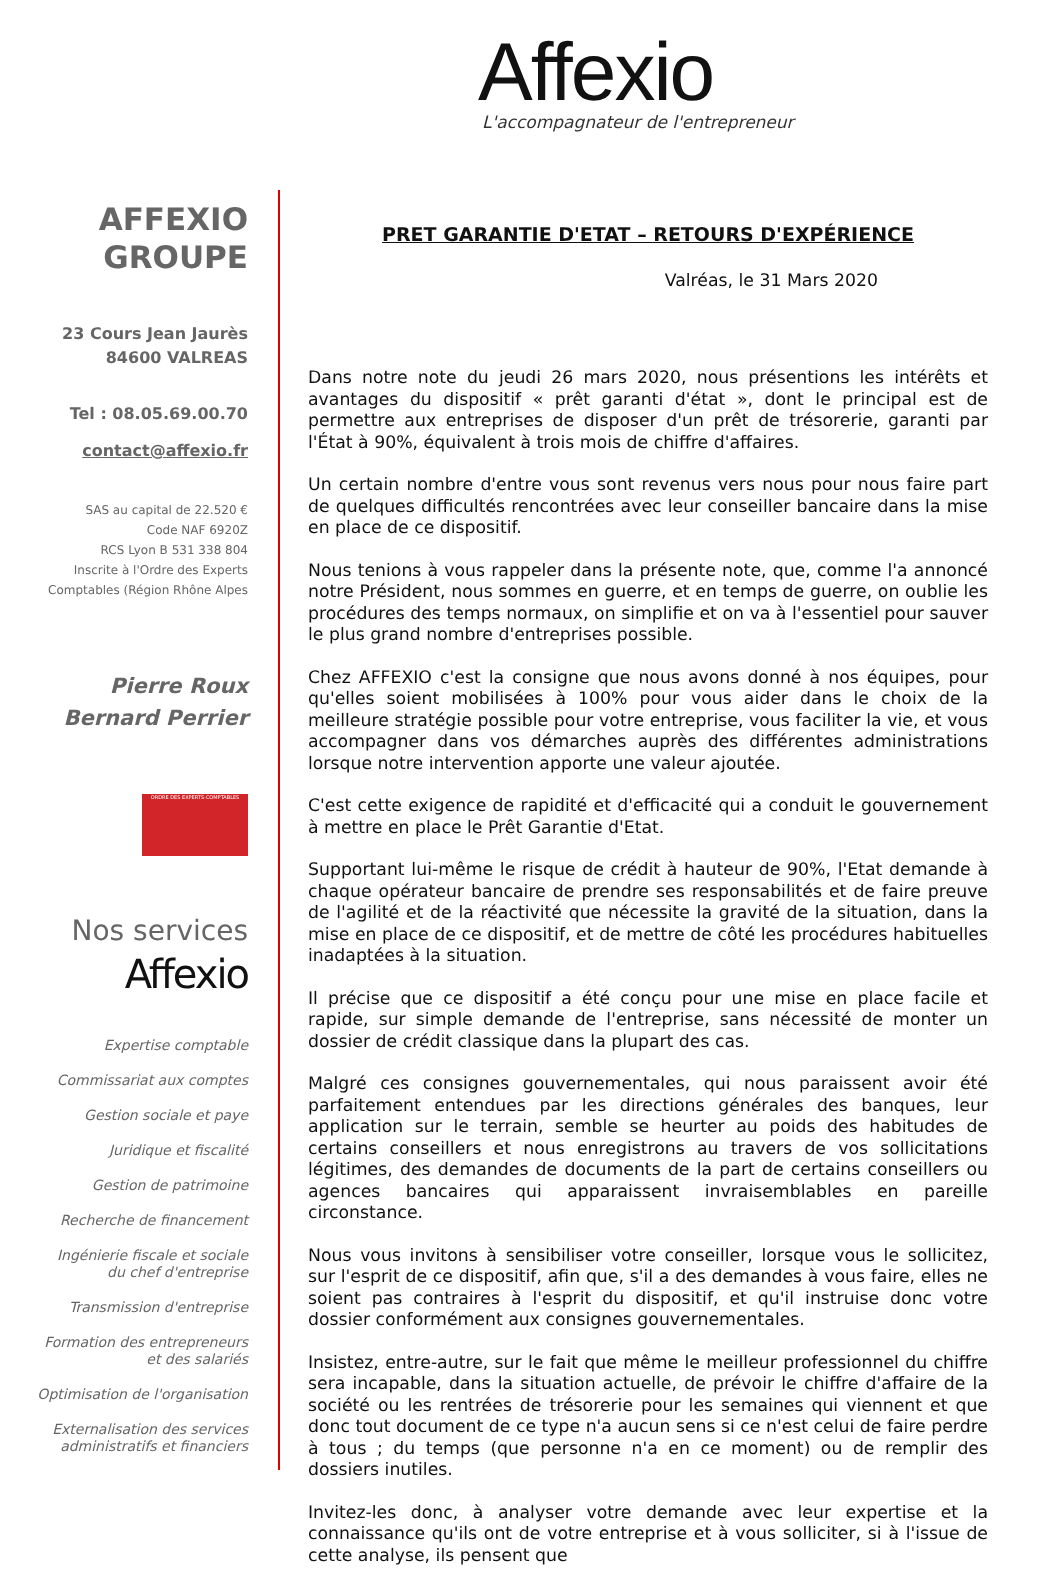Affexio
L'accompagnateur de l'entrepreneur
AFFEXIO
GROUPE
23 Cours Jean Jaurès
84600 VALREAS
Tel : 08.05.69.00.70
contact@affexio.fr
SAS au capital de 22.520 €
Code NAF 6920Z
RCS Lyon B 531 338 804
Inscrite à l'Ordre des Experts
Comptables (Région Rhône Alpes
Pierre Roux
Bernard Perrier
ORDRE DES EXPERTS-COMPTABLES
Nos services
Affexio
Expertise comptable
Commissariat aux comptes
Gestion sociale et paye
Juridique et fiscalité
Gestion de patrimoine
Recherche de financement
Ingénierie fiscale et sociale
du chef d'entreprise
Transmission d'entreprise
Formation des entrepreneurs
et des salariés
Optimisation de l'organisation
Externalisation des services
administratifs et financiers
PRET GARANTIE D'ETAT – RETOURS D'EXPÉRIENCE
Valréas, le 31 Mars 2020
Dans notre note du jeudi 26 mars 2020, nous présentions les intérêts et avantages du dispositif « prêt garanti d'état », dont le principal est de permettre aux entreprises de disposer d'un prêt de trésorerie, garanti par l'État à 90%, équivalent à trois mois de chiffre d'affaires.
Un certain nombre d'entre vous sont revenus vers nous pour nous faire part de quelques difficultés rencontrées avec leur conseiller bancaire dans la mise en place de ce dispositif.
Nous tenions à vous rappeler dans la présente note, que, comme l'a annoncé notre Président, nous sommes en guerre, et en temps de guerre, on oublie les procédures des temps normaux, on simplifie et on va à l'essentiel pour sauver le plus grand nombre d'entreprises possible.
Chez AFFEXIO c'est la consigne que nous avons donné à nos équipes, pour qu'elles soient mobilisées à 100% pour vous aider dans le choix de la meilleure stratégie possible pour votre entreprise, vous faciliter la vie, et vous accompagner dans vos démarches auprès des différentes administrations lorsque notre intervention apporte une valeur ajoutée.
C'est cette exigence de rapidité et d'efficacité qui a conduit le gouvernement à mettre en place le Prêt Garantie d'Etat.
Supportant lui-même le risque de crédit à hauteur de 90%, l'Etat demande à chaque opérateur bancaire de prendre ses responsabilités et de faire preuve de l'agilité et de la réactivité que nécessite la gravité de la situation, dans la mise en place de ce dispositif, et de mettre de côté les procédures habituelles inadaptées à la situation.
Il précise que ce dispositif a été conçu pour une mise en place facile et rapide, sur simple demande de l'entreprise, sans nécessité de monter un dossier de crédit classique dans la plupart des cas.
Malgré ces consignes gouvernementales, qui nous paraissent avoir été parfaitement entendues par les directions générales des banques, leur application sur le terrain, semble se heurter au poids des habitudes de certains conseillers et nous enregistrons au travers de vos sollicitations légitimes, des demandes de documents de la part de certains conseillers ou agences bancaires qui apparaissent invraisemblables en pareille circonstance.
Nous vous invitons à sensibiliser votre conseiller, lorsque vous le sollicitez, sur l'esprit de ce dispositif, afin que, s'il a des demandes à vous faire, elles ne soient pas contraires à l'esprit du dispositif, et qu'il instruise donc votre dossier conformément aux consignes gouvernementales.
Insistez, entre-autre, sur le fait que même le meilleur professionnel du chiffre sera incapable, dans la situation actuelle, de prévoir le chiffre d'affaire de la société ou les rentrées de trésorerie pour les semaines qui viennent et que donc tout document de ce type n'a aucun sens si ce n'est celui de faire perdre à tous ; du temps (que personne n'a en ce moment) ou de remplir des dossiers inutiles.
Invitez-les donc, à analyser votre demande avec leur expertise et la connaissance qu'ils ont de votre entreprise et à vous solliciter, si à l'issue de cette analyse, ils pensent que